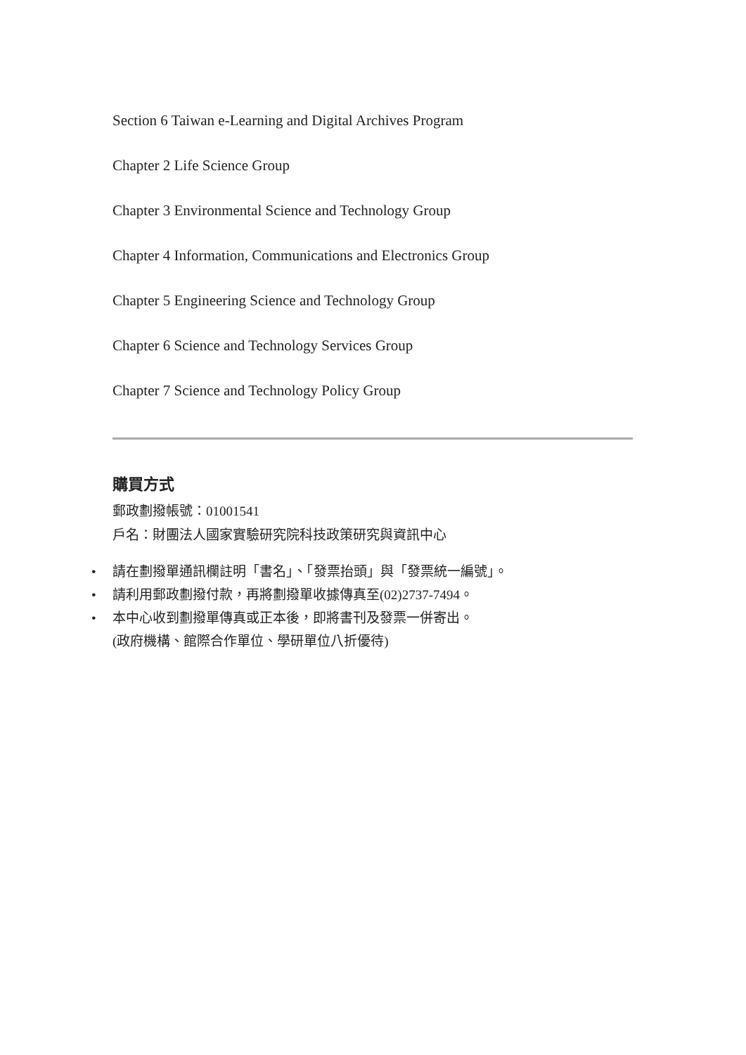Section 6 Taiwan e-Learning and Digital Archives Program
Chapter 2 Life Science Group
Chapter 3 Environmental Science and Technology Group
Chapter 4 Information, Communications and Electronics Group
Chapter 5 Engineering Science and Technology Group
Chapter 6 Science and Technology Services Group
Chapter 7 Science and Technology Policy Group
購買方式
郵政劃撥帳號：01001541
戶名：財團法人國家實驗研究院科技政策研究與資訊中心
• 請在劃撥單通訊欄註明「書名」、「發票抬頭」與「發票統一編號」。
• 請利用郵政劃撥付款，再將劃撥單收據傳真至(02)2737-7494。
• 本中心收到劃撥單傳真或正本後，即將書刊及發票一併寄出。
(政府機構、館際合作單位、學研單位八折優待)